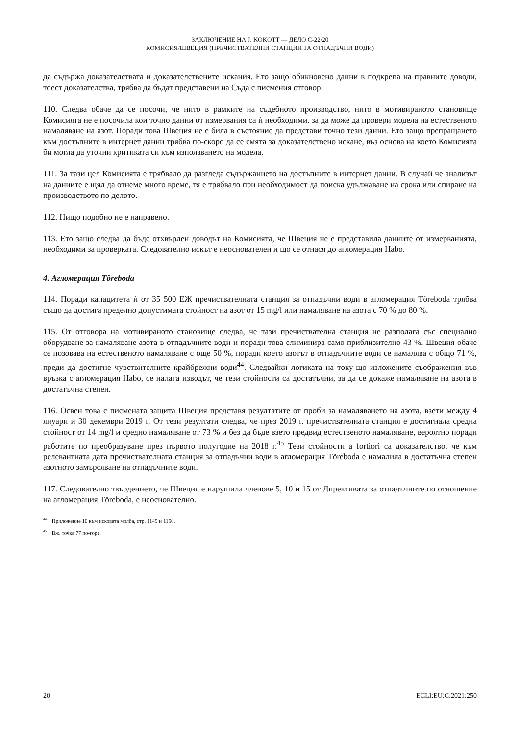ЗАКЛЮЧЕНИЕ НА J. KOKOTT — ДЕЛО C-22/20
КОМИСИЯ/ШВЕЦИЯ (ПРЕЧИСТВАТЕЛНИ СТАНЦИИ ЗА ОТПАДЪЧНИ ВОДИ)
да съдържа доказателствата и доказателствените искания. Ето защо обикновено данни в подкрепа на правните доводи, тоест доказателства, трябва да бъдат представени на Съда с писмения отговор.
110. Следва обаче да се посочи, че нито в рамките на съдебното производство, нито в мотивираното становище Комисията не е посочила кои точно данни от измервания са ѝ необходими, за да може да провери модела на естественото намаляване на азот. Поради това Швеция не е била в състояние да представи точно тези данни. Ето защо препращането към достъпните в интернет данни трябва по-скоро да се смята за доказателствено искане, въз основа на което Комисията би могла да уточни критиката си към използването на модела.
111. За тази цел Комисията е трябвало да разгледа съдържанието на достъпните в интернет данни. В случай че анализът на данните е щял да отнеме много време, тя е трябвало при необходимост да поиска удължаване на срока или спиране на производството по делото.
112. Нищо подобно не е направено.
113. Ето защо следва да бъде отхвърлен доводът на Комисията, че Швеция не е представила данните от измерванията, необходими за проверката. Следователно искът е неоснователен и що се отнася до агломерация Habo.
4. Агломерация Töreboda
114. Поради капацитета ѝ от 35 500 ЕЖ пречиствателната станция за отпадъчни води в агломерация Töreboda трябва също да достига пределно допустимата стойност на азот от 15 mg/l или намаляване на азота с 70 % до 80 %.
115. От отговора на мотивираното становище следва, че тази пречиствателна станция не разполага със специално оборудване за намаляване азота в отпадъчните води и поради това елиминира само приблизително 43 %. Швеция обаче се позовава на естественото намаляване с още 50 %, поради което азотът в отпадъчните води се намалява с общо 71 %, преди да достигне чувствителните крайбрежни води<sup>44</sup>. Следвайки логиката на току-що изложените съображения във връзка с агломерация Habo, се налага изводът, че тези стойности са достатъчни, за да се докаже намаляване на азота в достатъчна степен.
116. Освен това с писмената защита Швеция представя резултатите от проби за намаляването на азота, взети между 4 януари и 30 декември 2019 г. От тези резултати следва, че през 2019 г. пречиствателната станция е достигнала средна стойност от 14 mg/l и средно намаляване от 73 % и без да бъде взето предвид естественото намаляване, вероятно поради работите по преобразуване през първото полугодие на 2018 г.<sup>45</sup> Тези стойности a fortiori са доказателство, че към релевантната дата пречиствателната станция за отпадъчни води в агломерация Töreboda е намалила в достатъчна степен азотното замърсяване на отпадъчните води.
117. Следователно твърдението, че Швеция е нарушила членове 5, 10 и 15 от Директивата за отпадъчните по отношение на агломерация Töreboda, е неоснователно.
<sup>44</sup> Приложение 10 към исковата молба, стр. 1149 и 1150.
<sup>45</sup> Вж. точка 77 по-горе.
20 ECLI:EU:C:2021:250